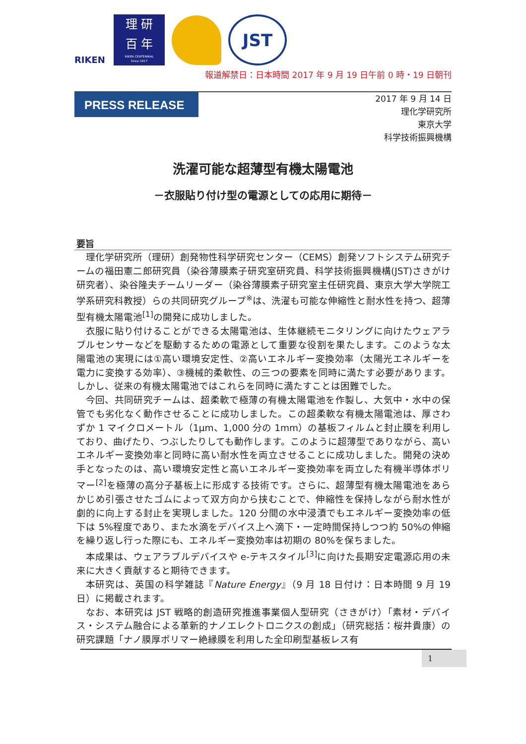RIKEN
理 研
百 年
RIKEN CENTENNIAL
Since 1917
JST
報道解禁日：日本時間 2017 年 9 月 19 日午前 0 時・19 日朝刊
PRESS RELEASE
2017 年 9 月 14 日
理化学研究所
東京大学
科学技術振興機構
洗濯可能な超薄型有機太陽電池
－衣服貼り付け型の電源としての応用に期待－
要旨
理化学研究所（理研）創発物性科学研究センター（CEMS）創発ソフトシステム研究チームの福田憲二郎研究員（染谷薄膜素子研究室研究員、科学技術振興機構(JST)さきがけ研究者）、染谷隆夫チームリーダー（染谷薄膜素子研究室主任研究員、東京大学大学院工学系研究科教授）らの共同研究グループ<sup>※</sup>は、洗濯も可能な伸縮性と耐水性を持つ、超薄型有機太陽電池<sup>[1]</sup>の開発に成功しました。
衣服に貼り付けることができる太陽電池は、生体継続モニタリングに向けたウェアラブルセンサーなどを駆動するための電源として重要な役割を果たします。このような太陽電池の実現には①高い環境安定性、②高いエネルギー変換効率（太陽光エネルギーを電力に変換する効率）、③機械的柔軟性、の三つの要素を同時に満たす必要があります。しかし、従来の有機太陽電池ではこれらを同時に満たすことは困難でした。
今回、共同研究チームは、超柔軟で極薄の有機太陽電池を作製し、大気中・水中の保管でも劣化なく動作させることに成功しました。この超柔軟な有機太陽電池は、厚さわずか 1 マイクロメートル（1μm、1,000 分の 1mm）の基板フィルムと封止膜を利用しており、曲げたり、つぶしたりしても動作します。このように超薄型でありながら、高いエネルギー変換効率と同時に高い耐水性を両立させることに成功しました。開発の決め手となったのは、高い環境安定性と高いエネルギー変換効率を両立した有機半導体ポリマー<sup>[2]</sup>を極薄の高分子基板上に形成する技術です。さらに、超薄型有機太陽電池をあらかじめ引張させたゴムによって双方向から挟むことで、伸縮性を保持しながら耐水性が劇的に向上する封止を実現しました。120 分間の水中浸漬でもエネルギー変換効率の低下は 5%程度であり、また水滴をデバイス上へ滴下・一定時間保持しつつ約 50%の伸縮を繰り返し行った際にも、エネルギー変換効率は初期の 80%を保ちました。
本成果は、ウェアラブルデバイスや e-テキスタイル<sup>[3]</sup>に向けた長期安定電源応用の未来に大きく貢献すると期待できます。
本研究は、英国の科学雑誌『Nature Energy』（9 月 18 日付け：日本時間 9 月 19 日）に掲載されます。
なお、本研究は JST 戦略的創造研究推進事業個人型研究（さきがけ）「素材・デバイス・システム融合による革新的ナノエレクトロニクスの創成」（研究総括：桜井貴康）の研究課題「ナノ膜厚ポリマー絶縁膜を利用した全印刷型基板レス有
1